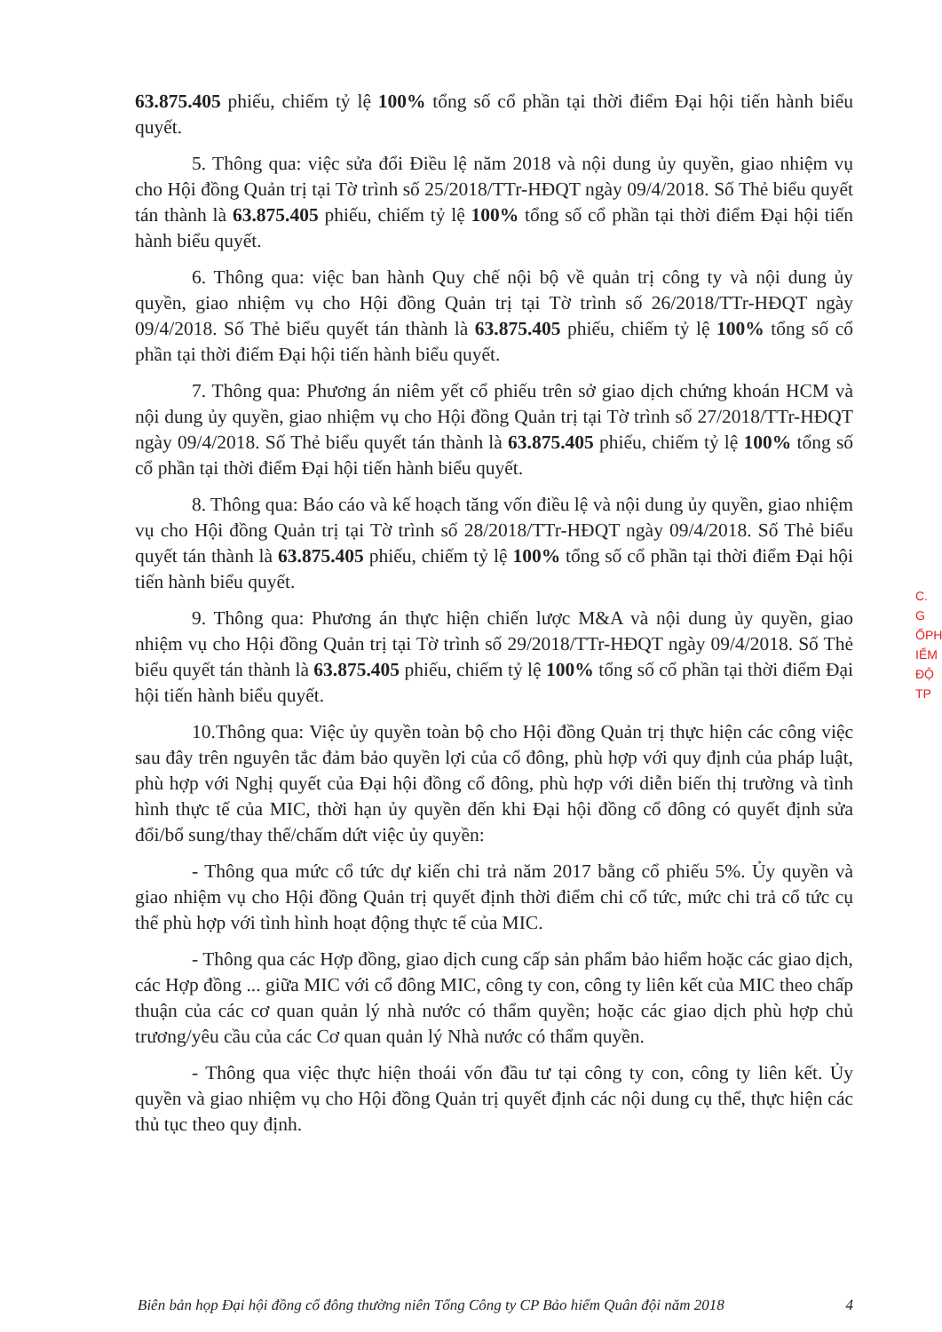63.875.405 phiếu, chiếm tỷ lệ 100% tổng số cổ phần tại thời điểm Đại hội tiến hành biểu quyết.
5. Thông qua: việc sửa đổi Điều lệ năm 2018 và nội dung ủy quyền, giao nhiệm vụ cho Hội đồng Quản trị tại Tờ trình số 25/2018/TTr-HĐQT ngày 09/4/2018. Số Thẻ biểu quyết tán thành là 63.875.405 phiếu, chiếm tỷ lệ 100% tổng số cổ phần tại thời điểm Đại hội tiến hành biểu quyết.
6. Thông qua: việc ban hành Quy chế nội bộ về quản trị công ty và nội dung ủy quyền, giao nhiệm vụ cho Hội đồng Quản trị tại Tờ trình số 26/2018/TTr-HĐQT ngày 09/4/2018. Số Thẻ biểu quyết tán thành là 63.875.405 phiếu, chiếm tỷ lệ 100% tổng số cổ phần tại thời điểm Đại hội tiến hành biểu quyết.
7. Thông qua: Phương án niêm yết cổ phiếu trên sở giao dịch chứng khoán HCM và nội dung ủy quyền, giao nhiệm vụ cho Hội đồng Quản trị tại Tờ trình số 27/2018/TTr-HĐQT ngày 09/4/2018. Số Thẻ biểu quyết tán thành là 63.875.405 phiếu, chiếm tỷ lệ 100% tổng số cổ phần tại thời điểm Đại hội tiến hành biểu quyết.
8. Thông qua: Báo cáo và kế hoạch tăng vốn điều lệ và nội dung ủy quyền, giao nhiệm vụ cho Hội đồng Quản trị tại Tờ trình số 28/2018/TTr-HĐQT ngày 09/4/2018. Số Thẻ biểu quyết tán thành là 63.875.405 phiếu, chiếm tỷ lệ 100% tổng số cổ phần tại thời điểm Đại hội tiến hành biểu quyết.
9. Thông qua: Phương án thực hiện chiến lược M&A và nội dung ủy quyền, giao nhiệm vụ cho Hội đồng Quản trị tại Tờ trình số 29/2018/TTr-HĐQT ngày 09/4/2018. Số Thẻ biểu quyết tán thành là 63.875.405 phiếu, chiếm tỷ lệ 100% tổng số cổ phần tại thời điểm Đại hội tiến hành biểu quyết.
10.Thông qua: Việc ủy quyền toàn bộ cho Hội đồng Quản trị thực hiện các công việc sau đây trên nguyên tắc đảm bảo quyền lợi của cổ đông, phù hợp với quy định của pháp luật, phù hợp với Nghị quyết của Đại hội đồng cổ đông, phù hợp với diễn biến thị trường và tình hình thực tế của MIC, thời hạn ủy quyền đến khi Đại hội đồng cổ đông có quyết định sửa đổi/bổ sung/thay thế/chấm dứt việc ủy quyền:
- Thông qua mức cổ tức dự kiến chi trả năm 2017 bằng cổ phiếu 5%. Ủy quyền và giao nhiệm vụ cho Hội đồng Quản trị quyết định thời điểm chi cổ tức, mức chi trả cổ tức cụ thể phù hợp với tình hình hoạt động thực tế của MIC.
- Thông qua các Hợp đồng, giao dịch cung cấp sản phẩm bảo hiểm hoặc các giao dịch, các Hợp đồng ... giữa MIC với cổ đông MIC, công ty con, công ty liên kết của MIC theo chấp thuận của các cơ quan quản lý nhà nước có thẩm quyền; hoặc các giao dịch phù hợp chủ trương/yêu cầu của các Cơ quan quản lý Nhà nước có thẩm quyền.
- Thông qua việc thực hiện thoái vốn đầu tư tại công ty con, công ty liên kết. Ủy quyền và giao nhiệm vụ cho Hội đồng Quản trị quyết định các nội dung cụ thể, thực hiện các thủ tục theo quy định.
C.
G
ỔPH
IỂM
ĐỘ
TP
Biên bản họp Đại hội đồng cổ đông thường niên Tổng Công ty CP Bảo hiểm Quân đội năm 2018 4